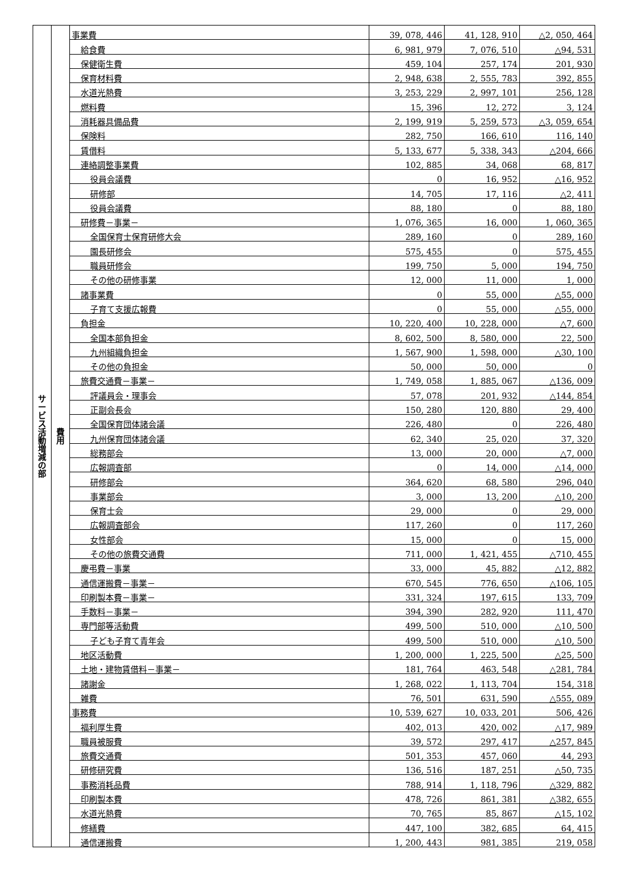| サ ー ビ ス 活 動 増 減 の 部 | 費 用 | 事業費 | 39, 078, 446 | 41, 128, 910 | △2, 050, 464 |
| | | 給食費 | 6, 981, 979 | 7, 076, 510 | △94, 531 |
| | | 保健衛生費 | 459, 104 | 257, 174 | 201, 930 |
| | | 保育材料費 | 2, 948, 638 | 2, 555, 783 | 392, 855 |
| | | 水道光熱費 | 3, 253, 229 | 2, 997, 101 | 256, 128 |
| | | 燃料費 | 15, 396 | 12, 272 | 3, 124 |
| | | 消耗器具備品費 | 2, 199, 919 | 5, 259, 573 | △3, 059, 654 |
| | | 保険料 | 282, 750 | 166, 610 | 116, 140 |
| | | 賃借料 | 5, 133, 677 | 5, 338, 343 | △204, 666 |
| | | 連絡調整事業費 | 102, 885 | 34, 068 | 68, 817 |
| | | 役員会議費 | 0 | 16, 952 | △16, 952 |
| | | 研修部 | 14, 705 | 17, 116 | △2, 411 |
| | | 役員会議費 | 88, 180 | 0 | 88, 180 |
| | | 研修費－事業－ | 1, 076, 365 | 16, 000 | 1, 060, 365 |
| | | 全国保育士保育研修大会 | 289, 160 | 0 | 289, 160 |
| | | 園長研修会 | 575, 455 | 0 | 575, 455 |
| | | 職員研修会 | 199, 750 | 5, 000 | 194, 750 |
| | | その他の研修事業 | 12, 000 | 11, 000 | 1, 000 |
| | | 諸事業費 | 0 | 55, 000 | △55, 000 |
| | | 子育て支援広報費 | 0 | 55, 000 | △55, 000 |
| | | 負担金 | 10, 220, 400 | 10, 228, 000 | △7, 600 |
| | | 全国本部負担金 | 8, 602, 500 | 8, 580, 000 | 22, 500 |
| | | 九州組織負担金 | 1, 567, 900 | 1, 598, 000 | △30, 100 |
| | | その他の負担金 | 50, 000 | 50, 000 | 0 |
| | | 旅費交通費－事業－ | 1, 749, 058 | 1, 885, 067 | △136, 009 |
| | | 評議員会・理事会 | 57, 078 | 201, 932 | △144, 854 |
| | | 正副会長会 | 150, 280 | 120, 880 | 29, 400 |
| | | 全国保育団体諸会議 | 226, 480 | 0 | 226, 480 |
| | | 九州保育団体諸会議 | 62, 340 | 25, 020 | 37, 320 |
| | | 総務部会 | 13, 000 | 20, 000 | △7, 000 |
| | | 広報調査部 | 0 | 14, 000 | △14, 000 |
| | | 研修部会 | 364, 620 | 68, 580 | 296, 040 |
| | | 事業部会 | 3, 000 | 13, 200 | △10, 200 |
| | | 保育士会 | 29, 000 | 0 | 29, 000 |
| | | 広報調査部会 | 117, 260 | 0 | 117, 260 |
| | | 女性部会 | 15, 000 | 0 | 15, 000 |
| | | その他の旅費交通費 | 711, 000 | 1, 421, 455 | △710, 455 |
| | | 慶弔費－事業 | 33, 000 | 45, 882 | △12, 882 |
| | | 通信運搬費－事業－ | 670, 545 | 776, 650 | △106, 105 |
| | | 印刷製本費－事業－ | 331, 324 | 197, 615 | 133, 709 |
| | | 手数料－事業－ | 394, 390 | 282, 920 | 111, 470 |
| | | 専門部等活動費 | 499, 500 | 510, 000 | △10, 500 |
| | | 子ども子育て青年会 | 499, 500 | 510, 000 | △10, 500 |
| | | 地区活動費 | 1, 200, 000 | 1, 225, 500 | △25, 500 |
| | | 土地・建物賃借料－事業－ | 181, 764 | 463, 548 | △281, 784 |
| | | 諸謝金 | 1, 268, 022 | 1, 113, 704 | 154, 318 |
| | | 雑費 | 76, 501 | 631, 590 | △555, 089 |
| | | 事務費 | 10, 539, 627 | 10, 033, 201 | 506, 426 |
| | | 福利厚生費 | 402, 013 | 420, 002 | △17, 989 |
| | | 職員被服費 | 39, 572 | 297, 417 | △257, 845 |
| | | 旅費交通費 | 501, 353 | 457, 060 | 44, 293 |
| | | 研修研究費 | 136, 516 | 187, 251 | △50, 735 |
| | | 事務消耗品費 | 788, 914 | 1, 118, 796 | △329, 882 |
| | | 印刷製本費 | 478, 726 | 861, 381 | △382, 655 |
| | | 水道光熱費 | 70, 765 | 85, 867 | △15, 102 |
| | | 修繕費 | 447, 100 | 382, 685 | 64, 415 |
| | | 通信運搬費 | 1, 200, 443 | 981, 385 | 219, 058 |